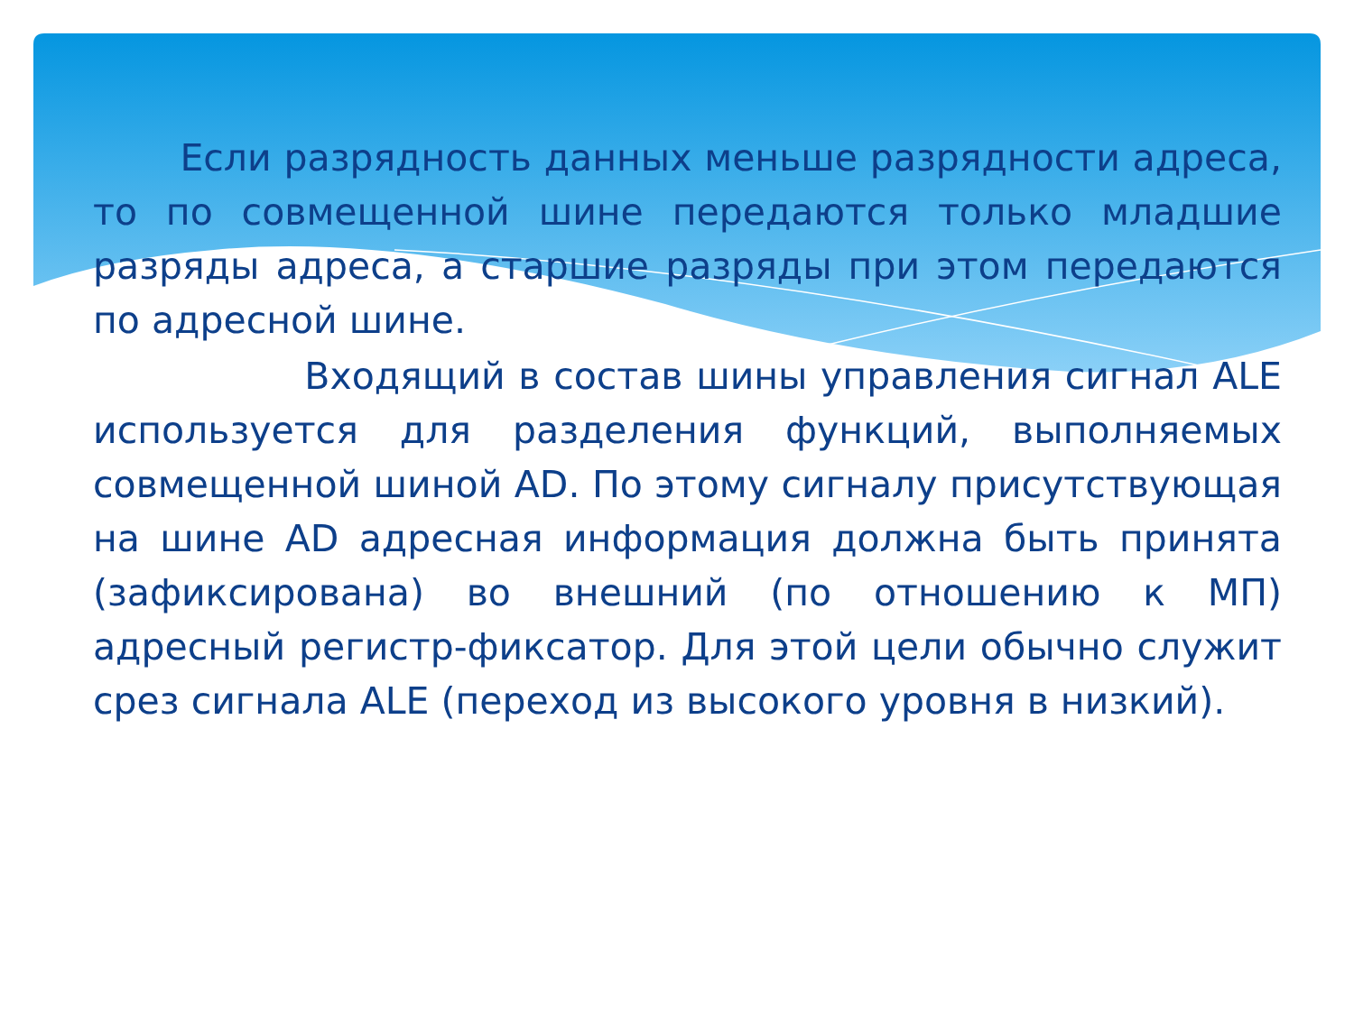Если разрядность данных меньше разрядности адреса, то по совмещенной шине передаются только младшие разряды адреса, а старшие разряды при этом передаются по адресной шине.
Входящий в состав шины управления сигнал ALE используется для разделения функций, выполняемых совмещенной шиной AD. По этому сигналу присутствующая на шине AD адресная информация должна быть принята (зафиксирована) во внешний (по отношению к МП) адресный регистр-фиксатор. Для этой цели обычно служит срез сигнала ALE (переход из высокого уровня в низкий).